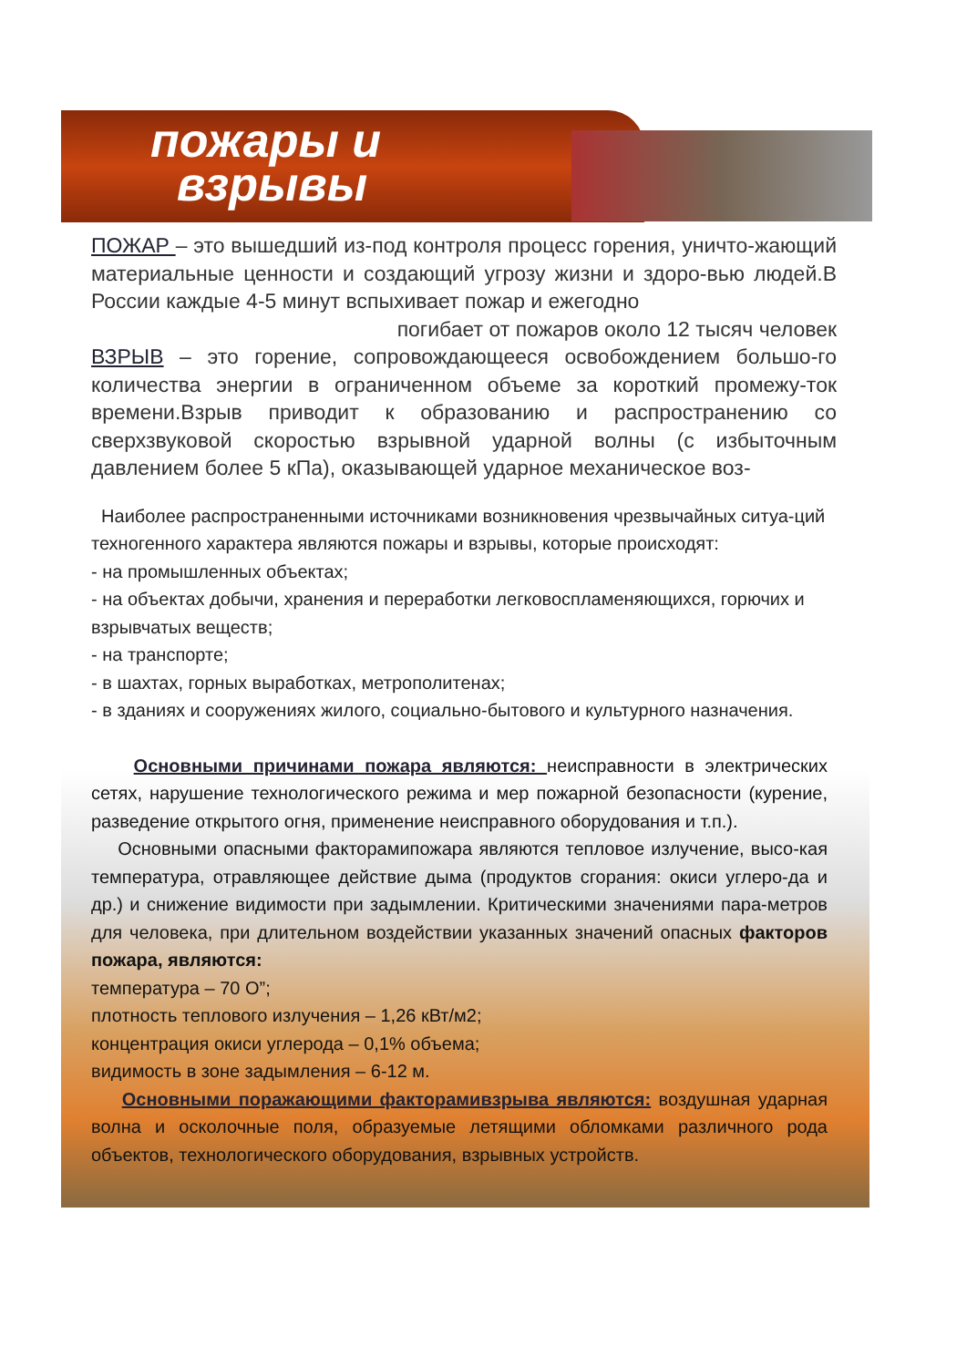пожары и
взрывы
ПОЖАР – это вышедший из-под контроля процесс горения, уничто-жающий материальные ценности и создающий угрозу жизни и здоро-вью людей.В России каждые 4-5 минут вспыхивает пожар и ежегодно
погибает от пожаров около 12 тысяч человек
ВЗРЫВ – это горение, сопровождающееся освобождением большо-го количества энергии в ограниченном объеме за короткий промежу-ток времени.Взрыв приводит к образованию и распространению со сверхзвуковой скоростью взрывной ударной волны (с избыточным давлением более 5 кПа), оказывающей ударное механическое воз-
Наиболее распространенными источниками возникновения чрезвычайных ситуа-ций техногенного характера являются пожары и взрывы, которые происходят:
- на промышленных объектах;
- на объектах добычи, хранения и переработки легковоспламеняющихся, горючих и взрывчатых веществ;
- на транспорте;
- в шахтах, горных выработках, метрополитенах;
- в зданиях и сооружениях жилого, социально-бытового и культурного назначения.
Основными причинами пожара являются: неисправности в электрических сетях, нарушение технологического режима и мер пожарной безопасности (курение, разведение открытого огня, применение неисправного оборудования и т.п.).
Основными опасными факторамипожара являются тепловое излучение, высо-кая температура, отравляющее действие дыма (продуктов сгорания: окиси углеро-да и др.) и снижение видимости при задымлении. Критическими значениями пара-метров для человека, при длительном воздействии указанных значений опасных факторов пожара, являются:
температура – 70 О”;
плотность теплового излучения – 1,26 кВт/м2;
концентрация окиси углерода – 0,1% объема;
видимость в зоне задымления – 6-12 м.
Основными поражающими факторамивзрыва являются: воздушная ударная волна и осколочные поля, образуемые летящими обломками различного рода объектов, технологического оборудования, взрывных устройств.